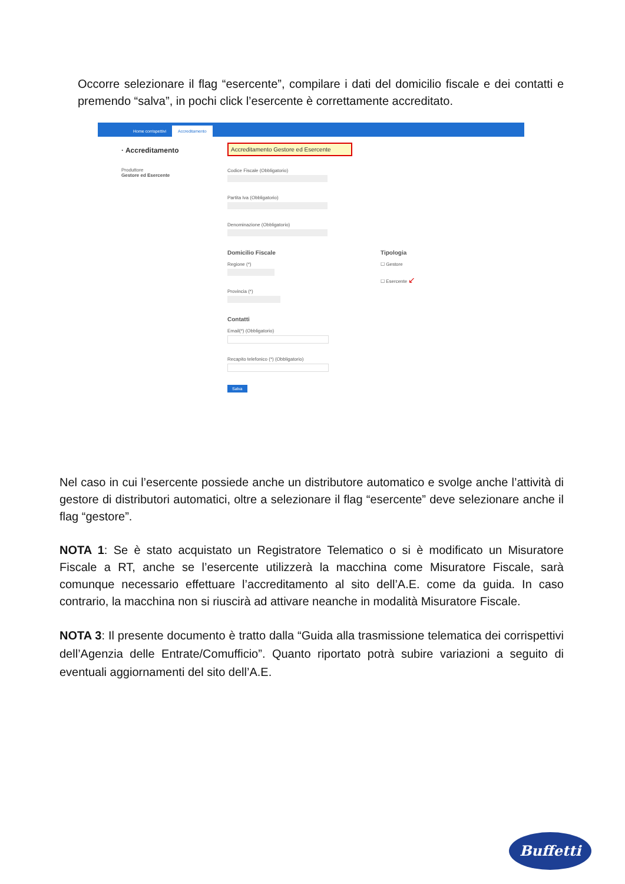Occorre selezionare il flag “esercente”, compilare i dati del domicilio fiscale e dei contatti e premendo “salva”, in pochi click l’esercente è correttamente accreditato.
Home corrispettivi Accreditamento
· Accreditamento
Produttore
Gestore ed Esercente
Accreditamento Gestore ed Esercente
Codice Fiscale (Obbligatorio)
Partita Iva (Obbligatorio)
Denominazione (Obbligatorio)
Domicilio Fiscale
Regione (*)
Provincia (*)
Tipologia
☐ Gestore
☐ Esercente ↙
Contatti
Email(*) (Obbligatorio)
Recapito telefonico (*) (Obbligatorio)
Salva
Nel caso in cui l’esercente possiede anche un distributore automatico e svolge anche l’attività di gestore di distributori automatici, oltre a selezionare il flag “esercente” deve selezionare anche il flag “gestore”.
NOTA 1: Se è stato acquistato un Registratore Telematico o si è modificato un Misuratore Fiscale a RT, anche se l’esercente utilizzerà la macchina come Misuratore Fiscale, sarà comunque necessario effettuare l’accreditamento al sito dell’A.E. come da guida. In caso contrario, la macchina non si riuscirà ad attivare neanche in modalità Misuratore Fiscale.
NOTA 3: Il presente documento è tratto dalla “Guida alla trasmissione telematica dei corrispettivi dell’Agenzia delle Entrate/Comufficio”. Quanto riportato potrà subire variazioni a seguito di eventuali aggiornamenti del sito dell’A.E.
Buffetti